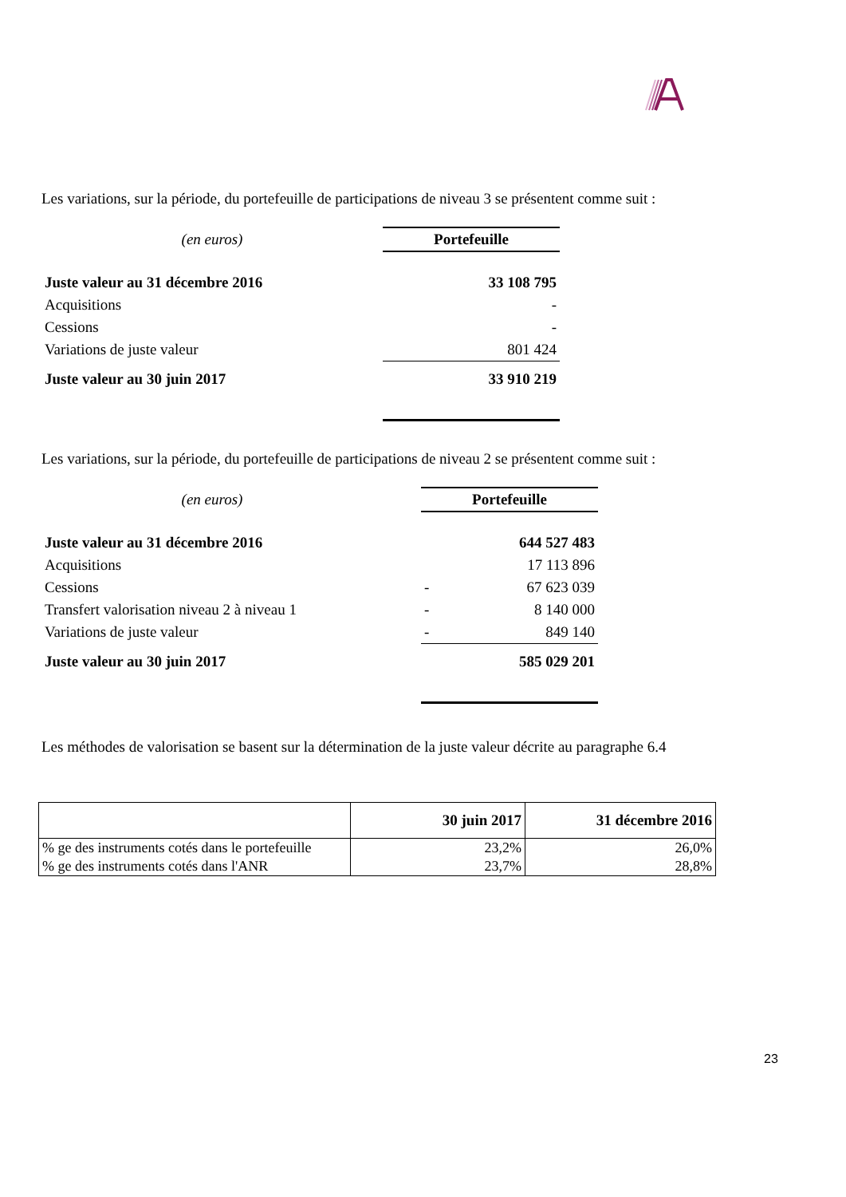Les variations, sur la période, du portefeuille de participations de niveau 3 se présentent comme suit :
| (en euros) | Portefeuille |
| Juste valeur au 31 décembre 2016 | 33 108 795 |
| Acquisitions | - |
| Cessions | - |
| Variations de juste valeur | 801 424 |
| Juste valeur au 30 juin 2017 | 33 910 219 |
Les variations, sur la période, du portefeuille de participations de niveau 2 se présentent comme suit :
| (en euros) | | Portefeuille | |
| Juste valeur au 31 décembre 2016 | | | 644 527 483 |
| Acquisitions | | | 17 113 896 |
| Cessions | | - | 67 623 039 |
| Transfert valorisation niveau 2 à niveau 1 | | - | 8 140 000 |
| Variations de juste valeur | | - | 849 140 |
| Juste valeur au 30 juin 2017 | | | 585 029 201 |
Les méthodes de valorisation se basent sur la détermination de la juste valeur décrite au paragraphe 6.4
| | 30 juin 2017 | 31 décembre 2016 |
| % ge des instruments cotés dans le portefeuille | 23,2% | 26,0% |
| % ge des instruments cotés dans l'ANR | 23,7% | 28,8% |
23